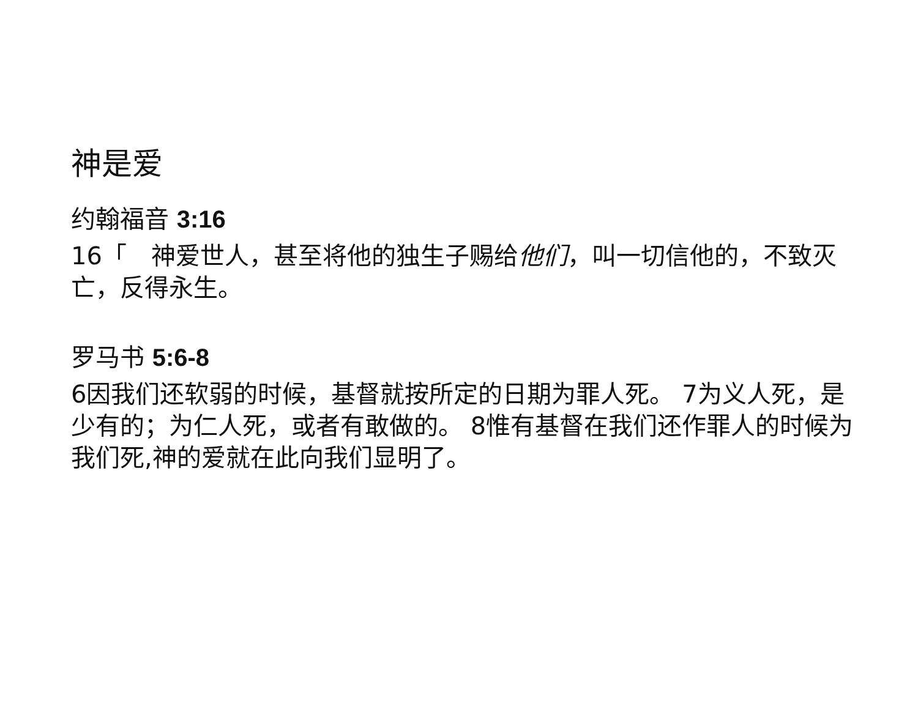神是爱
约翰福音 3:16
16「　神爱世人，甚至将他的独生子赐给他们，叫一切信他的，不致灭亡，反得永生。
罗马书 5:6-8
6因我们还软弱的时候，基督就按所定的日期为罪人死。 7为义人死，是少有的；为仁人死，或者有敢做的。 8惟有基督在我们还作罪人的时候为我们死,神的爱就在此向我们显明了。